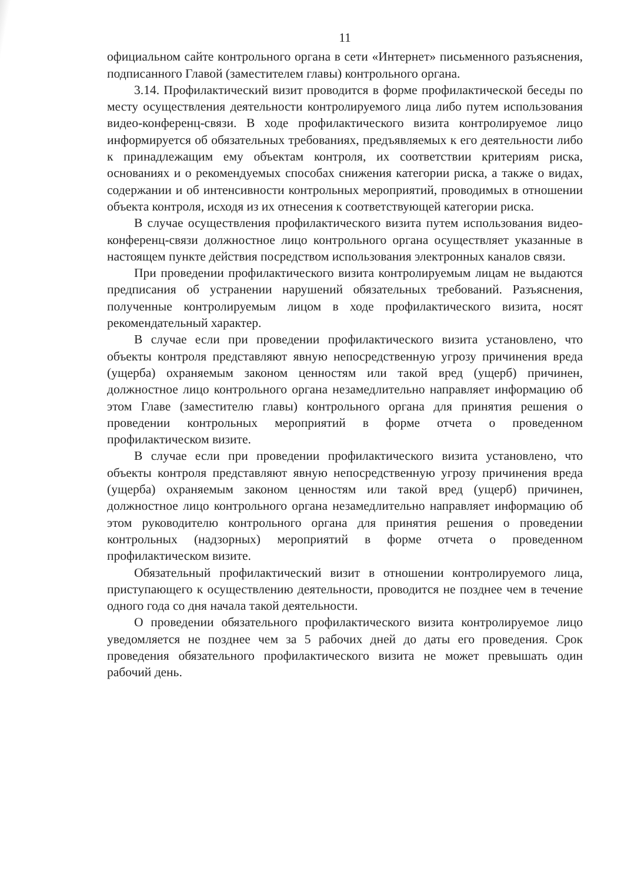11
официальном сайте контрольного органа в сети «Интернет» письменного разъяснения, подписанного Главой (заместителем главы) контрольного органа.
3.14. Профилактический визит проводится в форме профилактической беседы по месту осуществления деятельности контролируемого лица либо путем использования видео-конференц-связи. В ходе профилактического визита контролируемое лицо информируется об обязательных требованиях, предъявляемых к его деятельности либо к принадлежащим ему объектам контроля, их соответствии критериям риска, основаниях и о рекомендуемых способах снижения категории риска, а также о видах, содержании и об интенсивности контрольных мероприятий, проводимых в отношении объекта контроля, исходя из их отнесения к соответствующей категории риска.
В случае осуществления профилактического визита путем использования видео-конференц-связи должностное лицо контрольного органа осуществляет указанные в настоящем пункте действия посредством использования электронных каналов связи.
При проведении профилактического визита контролируемым лицам не выдаются предписания об устранении нарушений обязательных требований. Разъяснения, полученные контролируемым лицом в ходе профилактического визита, носят рекомендательный характер.
В случае если при проведении профилактического визита установлено, что объекты контроля представляют явную непосредственную угрозу причинения вреда (ущерба) охраняемым законом ценностям или такой вред (ущерб) причинен, должностное лицо контрольного органа незамедлительно направляет информацию об этом Главе (заместителю главы) контрольного органа для принятия решения о проведении контрольных мероприятий в форме отчета о проведенном профилактическом визите.
В случае если при проведении профилактического визита установлено, что объекты контроля представляют явную непосредственную угрозу причинения вреда (ущерба) охраняемым законом ценностям или такой вред (ущерб) причинен, должностное лицо контрольного органа незамедлительно направляет информацию об этом руководителю контрольного органа для принятия решения о проведении контрольных (надзорных) мероприятий в форме отчета о проведенном профилактическом визите.
Обязательный профилактический визит в отношении контролируемого лица, приступающего к осуществлению деятельности, проводится не позднее чем в течение одного года со дня начала такой деятельности.
О проведении обязательного профилактического визита контролируемое лицо уведомляется не позднее чем за 5 рабочих дней до даты его проведения. Срок проведения обязательного профилактического визита не может превышать один рабочий день.